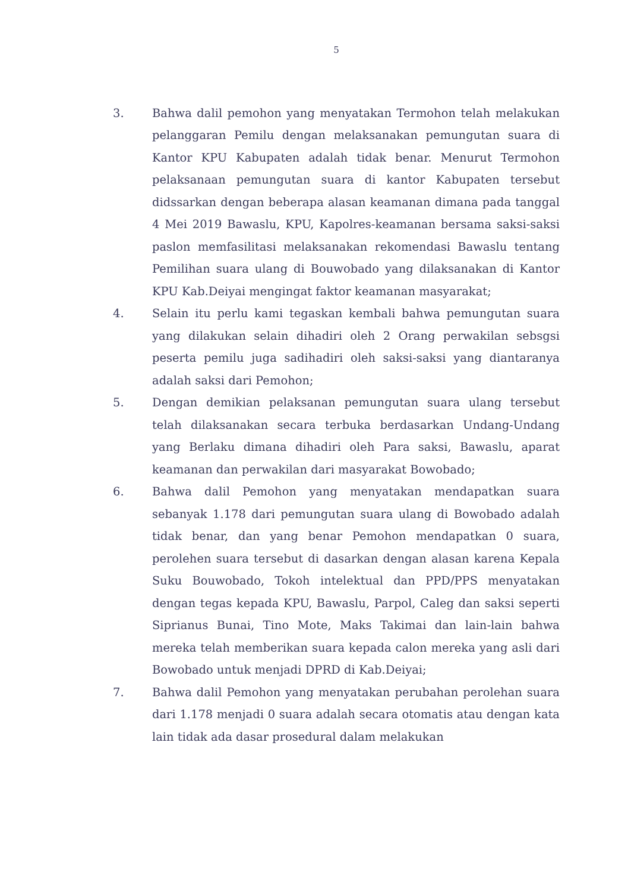5
3. Bahwa dalil pemohon yang menyatakan Termohon telah melakukan pelanggaran Pemilu dengan melaksanakan pemungutan suara di Kantor KPU Kabupaten adalah tidak benar. Menurut Termohon pelaksanaan pemungutan suara di kantor Kabupaten tersebut didssarkan dengan beberapa alasan keamanan dimana pada tanggal 4 Mei 2019 Bawaslu, KPU, Kapolres-keamanan bersama saksi-saksi paslon memfasilitasi melaksanakan rekomendasi Bawaslu tentang Pemilihan suara ulang di Bouwobado yang dilaksanakan di Kantor KPU Kab.Deiyai mengingat faktor keamanan masyarakat;
4. Selain itu perlu kami tegaskan kembali bahwa pemungutan suara yang dilakukan selain dihadiri oleh 2 Orang perwakilan sebsgsi peserta pemilu juga sadihadiri oleh saksi-saksi yang diantaranya adalah saksi dari Pemohon;
5. Dengan demikian pelaksanan pemungutan suara ulang tersebut telah dilaksanakan secara terbuka berdasarkan Undang-Undang yang Berlaku dimana dihadiri oleh Para saksi, Bawaslu, aparat keamanan dan perwakilan dari masyarakat Bowobado;
6. Bahwa dalil Pemohon yang menyatakan mendapatkan suara sebanyak 1.178 dari pemungutan suara ulang di Bowobado adalah tidak benar, dan yang benar Pemohon mendapatkan 0 suara, perolehen suara tersebut di dasarkan dengan alasan karena Kepala Suku Bouwobado, Tokoh intelektual dan PPD/PPS menyatakan dengan tegas kepada KPU, Bawaslu, Parpol, Caleg dan saksi seperti Siprianus Bunai, Tino Mote, Maks Takimai dan lain-lain bahwa mereka telah memberikan suara kepada calon mereka yang asli dari Bowobado untuk menjadi DPRD di Kab.Deiyai;
7. Bahwa dalil Pemohon yang menyatakan perubahan perolehan suara dari 1.178 menjadi 0 suara adalah secara otomatis atau dengan kata lain tidak ada dasar prosedural dalam melakukan